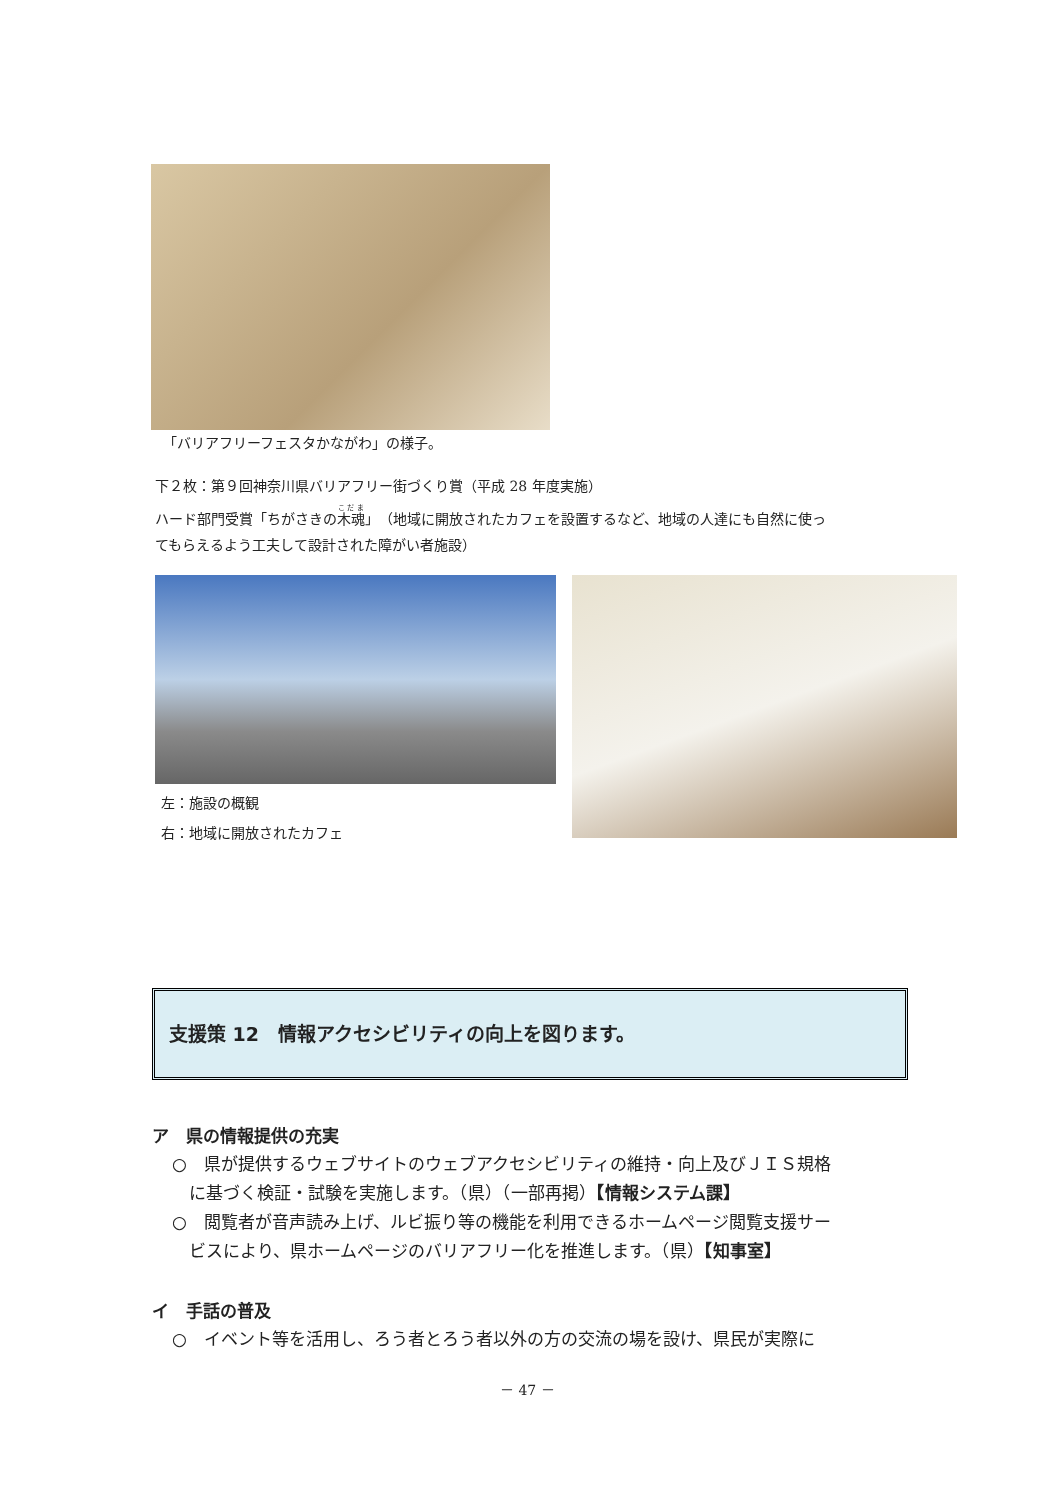「バリアフリーフェスタかながわ」の様子。
下２枚：第９回神奈川県バリアフリー街づくり賞（平成 28 年度実施）
ハード部門受賞「ちがさきの木魂」（地域に開放されたカフェを設置するなど、地域の人達にも自然に使っ
てもらえるよう工夫して設計された障がい者施設）
左：施設の概観
右：地域に開放されたカフェ
支援策 12　情報アクセシビリティの向上を図ります。
ア　県の情報提供の充実
○　県が提供するウェブサイトのウェブアクセシビリティの維持・向上及びＪＩＳ規格
　に基づく検証・試験を実施します。（県）（一部再掲）【情報システム課】
○　閲覧者が音声読み上げ、ルビ振り等の機能を利用できるホームページ閲覧支援サー
　ビスにより、県ホームページのバリアフリー化を推進します。（県）【知事室】
イ　手話の普及
○　イベント等を活用し、ろう者とろう者以外の方の交流の場を設け、県民が実際に
－ 47 －